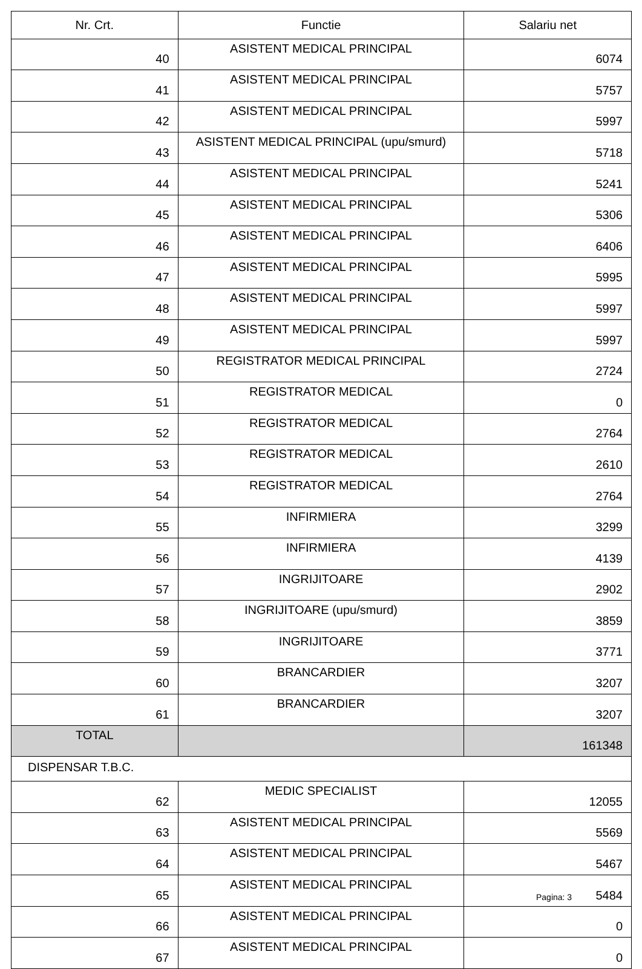| Nr. Crt. | Functie | Salariu net |
| --- | --- | --- |
| 40 | ASISTENT MEDICAL PRINCIPAL | 6074 |
| 41 | ASISTENT MEDICAL PRINCIPAL | 5757 |
| 42 | ASISTENT MEDICAL PRINCIPAL | 5997 |
| 43 | ASISTENT MEDICAL PRINCIPAL (upu/smurd) | 5718 |
| 44 | ASISTENT MEDICAL PRINCIPAL | 5241 |
| 45 | ASISTENT MEDICAL PRINCIPAL | 5306 |
| 46 | ASISTENT MEDICAL PRINCIPAL | 6406 |
| 47 | ASISTENT MEDICAL PRINCIPAL | 5995 |
| 48 | ASISTENT MEDICAL PRINCIPAL | 5997 |
| 49 | ASISTENT MEDICAL PRINCIPAL | 5997 |
| 50 | REGISTRATOR MEDICAL PRINCIPAL | 2724 |
| 51 | REGISTRATOR MEDICAL | 0 |
| 52 | REGISTRATOR MEDICAL | 2764 |
| 53 | REGISTRATOR MEDICAL | 2610 |
| 54 | REGISTRATOR MEDICAL | 2764 |
| 55 | INFIRMIERA | 3299 |
| 56 | INFIRMIERA | 4139 |
| 57 | INGRIJITOARE | 2902 |
| 58 | INGRIJITOARE (upu/smurd) | 3859 |
| 59 | INGRIJITOARE | 3771 |
| 60 | BRANCARDIER | 3207 |
| 61 | BRANCARDIER | 3207 |
| TOTAL | | 161348 |
| DISPENSAR T.B.C. | | |
| 62 | MEDIC SPECIALIST | 12055 |
| 63 | ASISTENT MEDICAL PRINCIPAL | 5569 |
| 64 | ASISTENT MEDICAL PRINCIPAL | 5467 |
| 65 | ASISTENT MEDICAL PRINCIPAL | 5484 |
| 66 | ASISTENT MEDICAL PRINCIPAL | 0 |
| 67 | ASISTENT MEDICAL PRINCIPAL | 0 |
Pagina: 3